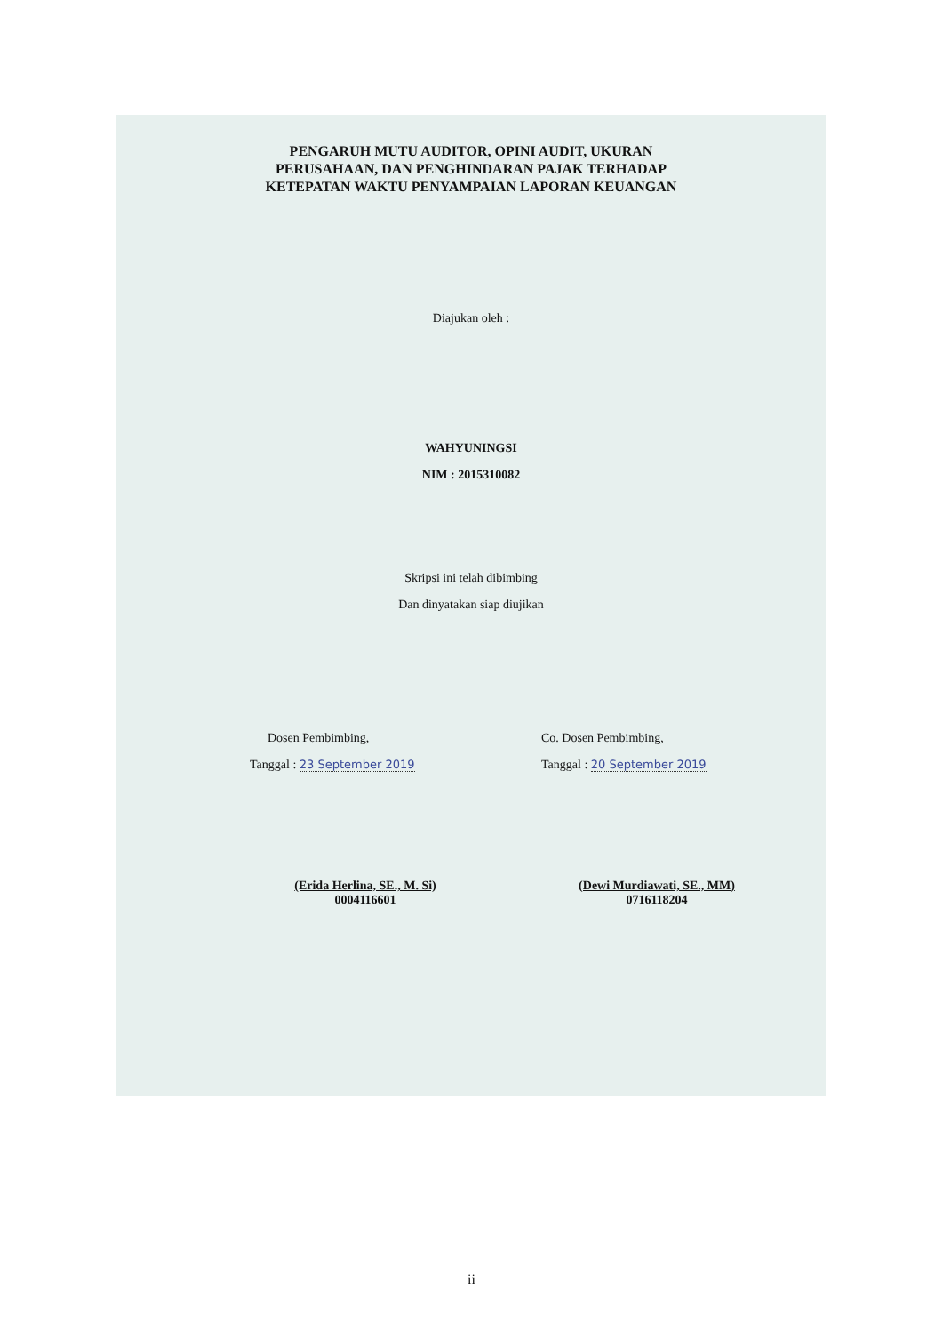PENGARUH MUTU AUDITOR, OPINI AUDIT, UKURAN
PERUSAHAAN, DAN PENGHINDARAN PAJAK TERHADAP
KETEPATAN WAKTU PENYAMPAIAN LAPORAN KEUANGAN
Diajukan oleh :
WAHYUNINGSI
NIM : 2015310082
Skripsi ini telah dibimbing
Dan dinyatakan siap diujikan
Dosen Pembimbing,
Tanggal : 23 September 2019
(Erida Herlina, SE., M. Si)
0004116601
Co. Dosen Pembimbing,
Tanggal : 20 September 2019
(Dewi Murdiawati, SE., MM)
0716118204
ii